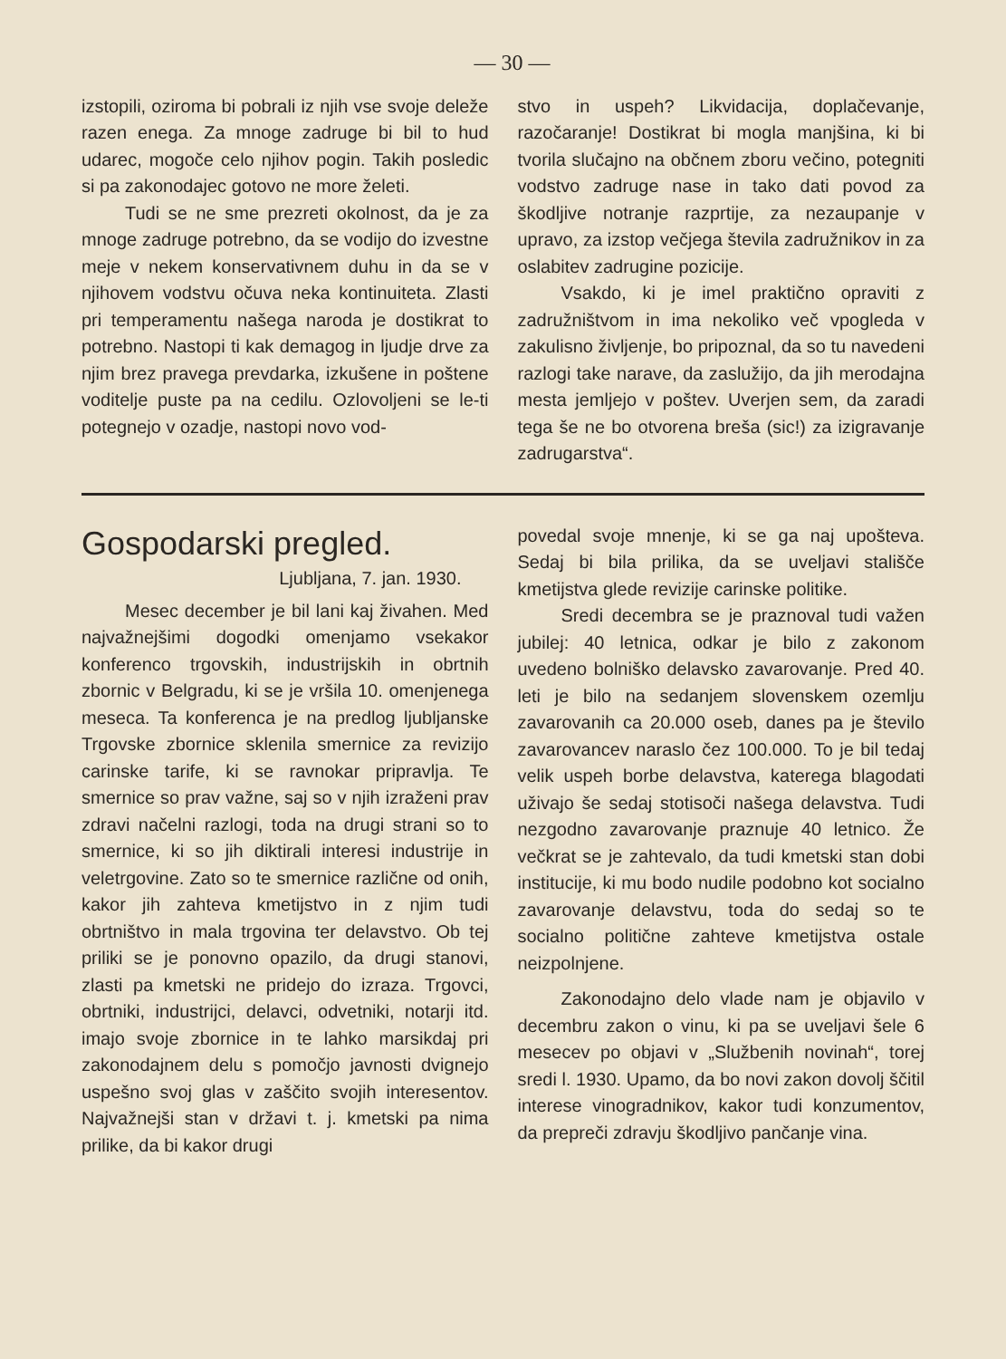— 30 —
izstopili, oziroma bi pobrali iz njih vse svoje deleže razen enega. Za mnoge zadruge bi bil to hud udarec, mogoče celo njihov pogin. Takih posledic si pa zakonodajec gotovo ne more želeti.
Tudi se ne sme prezreti okolnost, da je za mnoge zadruge potrebno, da se vodijo do izvestne meje v nekem konservativnem duhu in da se v njihovem vodstvu očuva neka kontinuiteta. Zlasti pri temperamentu našega naroda je dostikrat to potrebno. Nastopi ti kak demagog in ljudje drve za njim brez pravega prevdarka, izkušene in poštene voditelje puste pa na cedilu. Ozlovoljeni se le-ti potegnejo v ozadje, nastopi novo vod-
stvo in uspeh? Likvidacija, doplačevanje, razočaranje! Dostikrat bi mogla manjšina, ki bi tvorila slučajno na občnem zboru večino, potegniti vodstvo zadruge nase in tako dati povod za škodljive notranje razprtije, za nezaupanje v upravo, za izstop večjega števila zadružnikov in za oslabitev zadrugine pozicije.
Vsakdo, ki je imel praktično opraviti z zadružništvom in ima nekoliko več vpogleda v zakulisno življenje, bo pripoznal, da so tu navedeni razlogi take narave, da zaslužijo, da jih merodajna mesta jemljejo v poštev. Uverjen sem, da zaradi tega še ne bo otvorena breša (sic!) za izigravanje zadrugarstva“.
Gospodarski pregled.
Ljubljana, 7. jan. 1930.
Mesec december je bil lani kaj živahen. Med najvažnejšimi dogodki omenjamo vsekakor konferenco trgovskih, industrijskih in obrtnih zbornic v Belgradu, ki se je vršila 10. omenjenega meseca. Ta konferenca je na predlog ljubljanske Trgovske zbornice sklenila smernice za revizijo carinske tarife, ki se ravnokar pripravlja. Te smernice so prav važne, saj so v njih izraženi prav zdravi načelni razlogi, toda na drugi strani so to smernice, ki so jih diktirali interesi industrije in veletrgovine. Zato so te smernice različne od onih, kakor jih zahteva kmetijstvo in z njim tudi obrtništvo in mala trgovina ter delavstvo. Ob tej priliki se je ponovno opazilo, da drugi stanovi, zlasti pa kmetski ne pridejo do izraza. Trgovci, obrtniki, industrijci, delavci, odvetniki, notarji itd. imajo svoje zbornice in te lahko marsikdaj pri zakonodajnem delu s pomočjo javnosti dvignejo uspešno svoj glas v zaščito svojih interesentov. Najvažnejši stan v državi t. j. kmetski pa nima prilike, da bi kakor drugi
povedal svoje mnenje, ki se ga naj upošteva. Sedaj bi bila prilika, da se uveljavi stališče kmetijstva glede revizije carinske politike.
Sredi decembra se je praznoval tudi važen jubilej: 40 letnica, odkar je bilo z zakonom uvedeno bolniško delavsko zavarovanje. Pred 40. leti je bilo na sedanjem slovenskem ozemlju zavarovanih ca 20.000 oseb, danes pa je število zavarovancev naraslo čez 100.000. To je bil tedaj velik uspeh borbe delavstva, katerega blagodati uživajo še sedaj stotisoči našega delavstva. Tudi nezgodno zavarovanje praznuje 40 letnico. Že večkrat se je zahtevalo, da tudi kmetski stan dobi institucije, ki mu bodo nudile podobno kot socialno zavarovanje delavstvu, toda do sedaj so te socialno politične zahteve kmetijstva ostale neizpolnjene.
Zakonodajno delo vlade nam je objavilo v decembru zakon o vinu, ki pa se uveljavi šele 6 mesecev po objavi v „Službenih novinah“, torej sredi l. 1930. Upamo, da bo novi zakon dovolj ščitil interese vinogradnikov, kakor tudi konzumentov, da prepreči zdravju škodljivo pančanje vina.